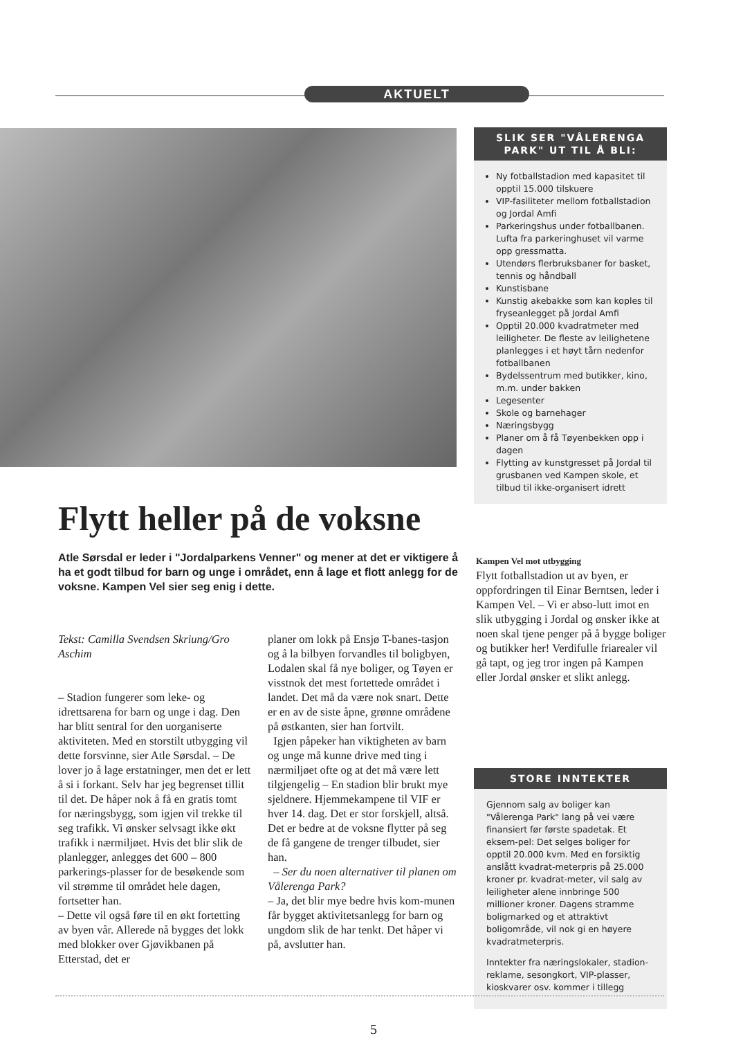AKTUELT
SLIK SER "VÅLERENGA PARK" UT TIL Å BLI:
Ny fotballstadion med kapasitet til opptil 15.000 tilskuere
VIP-fasiliteter mellom fotballstadion og Jordal Amfi
Parkeringshus under fotballbanen. Lufta fra parkeringhuset vil varme opp gressmatta.
Utendørs flerbruksbaner for basket, tennis og håndball
Kunstisbane
Kunstig akebakke som kan koples til fryseanlegget på Jordal Amfi
Opptil 20.000 kvadratmeter med leiligheter. De fleste av leilighetene planlegges i et høyt tårn nedenfor fotballbanen
Bydelssentrum med butikker, kino, m.m. under bakken
Legesenter
Skole og barnehager
Næringsbygg
Planer om å få Tøyenbekken opp i dagen
Flytting av kunstgresset på Jordal til grusbanen ved Kampen skole, et tilbud til ikke-organisert idrett
Flytt heller på de voksne
Atle Sørsdal er leder i "Jordalparkens Venner" og mener at det er viktigere å ha et godt tilbud for barn og unge i området, enn å lage et flott anlegg for de voksne. Kampen Vel sier seg enig i dette.
Tekst: Camilla Svendsen Skriung/Gro Aschim
– Stadion fungerer som leke- og idrettsarena for barn og unge i dag. Den har blitt sentral for den uorganiserte aktiviteten. Med en storstilt utbygging vil dette forsvinne, sier Atle Sørsdal. – De lover jo å lage erstatninger, men det er lett å si i forkant. Selv har jeg begrenset tillit til det. De håper nok å få en gratis tomt for næringsbygg, som igjen vil trekke til seg trafikk. Vi ønsker selvsagt ikke økt trafikk i nærmiljøet. Hvis det blir slik de planlegger, anlegges det 600 – 800 parkerings-plasser for de besøkende som vil strømme til området hele dagen, fortsetter han.
– Dette vil også føre til en økt fortetting av byen vår. Allerede nå bygges det lokk med blokker over Gjøvikbanen på Etterstad, det er
planer om lokk på Ensjø T-banes-tasjon og å la bilbyen forvandles til boligbyen, Lodalen skal få nye boliger, og Tøyen er visstnok det mest fortettede området i landet. Det må da være nok snart. Dette er en av de siste åpne, grønne områdene på østkanten, sier han fortvilt.
Igjen påpeker han viktigheten av barn og unge må kunne drive med ting i nærmiljøet ofte og at det må være lett tilgjengelig – En stadion blir brukt mye sjeldnere. Hjemmekampene til VIF er hver 14. dag. Det er stor forskjell, altså. Det er bedre at de voksne flytter på seg de få gangene de trenger tilbudet, sier han.
– Ser du noen alternativer til planen om Vålerenga Park?
– Ja, det blir mye bedre hvis kom-munen får bygget aktivitetsanlegg for barn og ungdom slik de har tenkt. Det håper vi på, avslutter han.
Kampen Vel mot utbygging
Flytt fotballstadion ut av byen, er oppfordringen til Einar Berntsen, leder i Kampen Vel. – Vi er abso-lutt imot en slik utbygging i Jordal og ønsker ikke at noen skal tjene penger på å bygge boliger og butikker her! Verdifulle friarealer vil gå tapt, og jeg tror ingen på Kampen eller Jordal ønsker et slikt anlegg.
STORE INNTEKTER
Gjennom salg av boliger kan "Vålerenga Park" lang på vei være finansiert før første spadetak. Et eksem-pel: Det selges boliger for opptil 20.000 kvm. Med en forsiktig anslått kvadrat-meterpris på 25.000 kroner pr. kvadrat-meter, vil salg av leiligheter alene innbringe 500 millioner kroner. Dagens stramme boligmarked og et attraktivt boligområde, vil nok gi en høyere kvadratmeterpris.
Inntekter fra næringslokaler, stadion-reklame, sesongkort, VIP-plasser, kioskvarer osv. kommer i tillegg
5